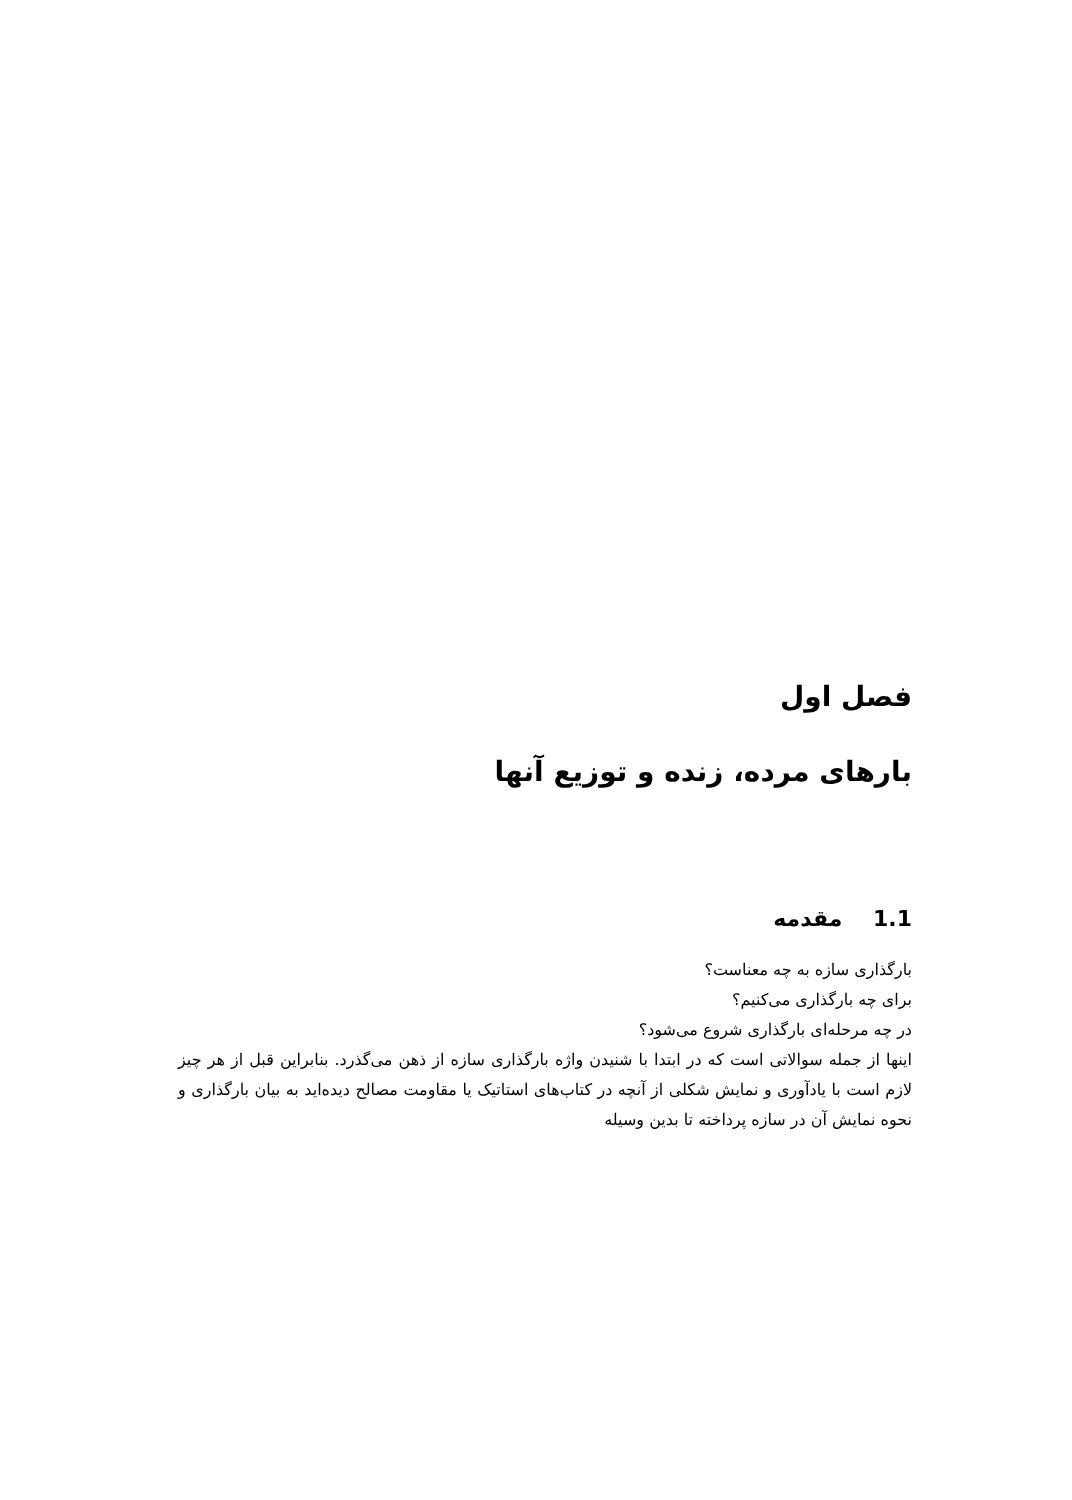فصل اول
بارهای مرده، زنده و توزیع آنها
1.1 مقدمه
بارگذاری سازه به چه معناست؟
برای چه بارگذاری می‌کنیم؟
در چه مرحله‌ای بارگذاری شروع می‌شود؟
اینها از جمله سوالاتی است که در ابتدا با شنیدن واژه بارگذاری سازه از ذهن می‌گذرد. بنابراین قبل از هر چیز لازم است با یادآوری و نمایش شکلی از آنچه در کتاب‌های استاتیک یا مقاومت مصالح دیده‌اید به بیان بارگذاری و نحوه نمایش آن در سازه پرداخته تا بدین وسیله